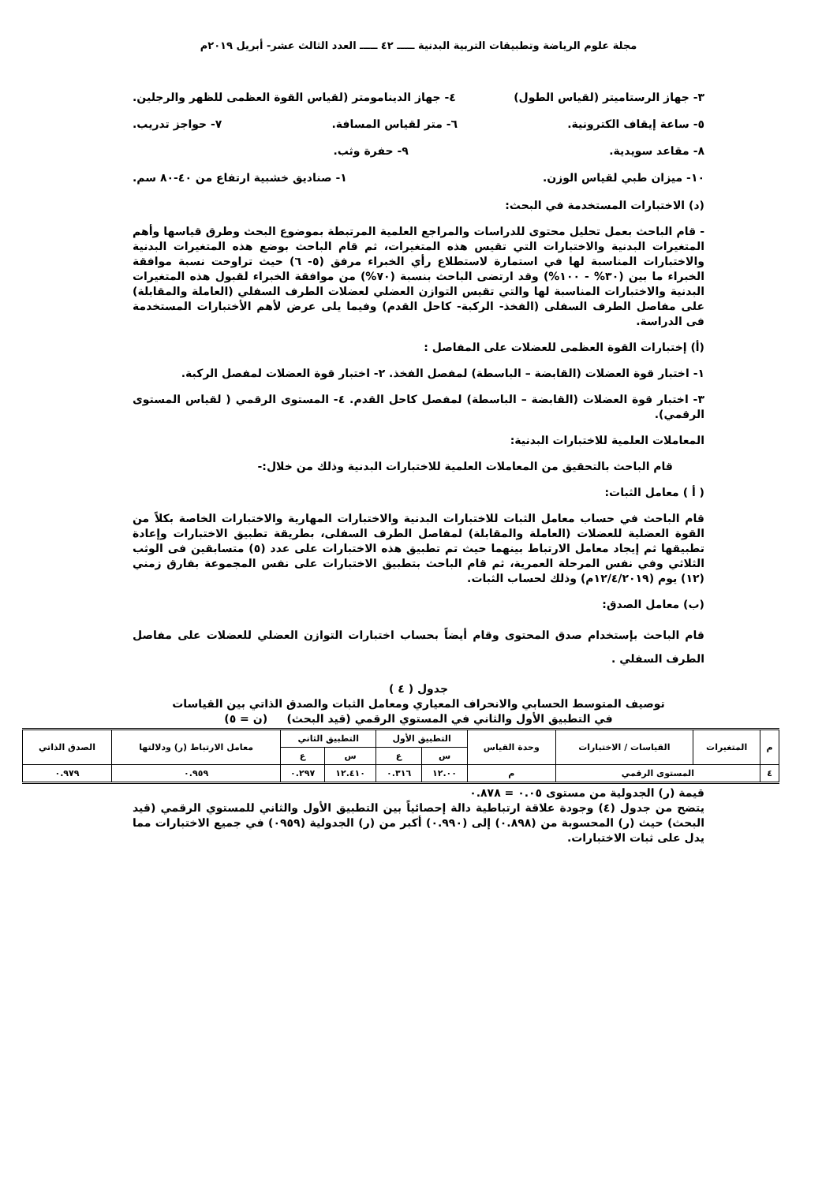مجلة علوم الرياضة وتطبيقات التربية البدنية ـــــ ٤٢ ـــــ العدد الثالث عشر- أبريل ٢٠١٩م
٣- جهاز الرستاميتر (لقياس الطول) ٤- جهاز الدينامومتر (لقياس القوة العظمى للظهر والرجلين.
٥- ساعة إيقاف الكترونية. ٦- متر لقياس المسافة. ٧- حواجز تدريب.
٨- مقاعد سويدية. ٩- حفرة وثب.
١٠- ميزان طبي لقياس الوزن. ١- صناديق خشبية ارتفاع من ٤٠-٨٠ سم.
(د) الاختبارات المستخدمة في البحث:
- قام الباحث بعمل تحليل محتوى للدراسات والمراجع العلمية المرتبطة بموضوع البحث وطرق قياسها وأهم المتغيرات البدنية والاختبارات التي تقيس هذه المتغيرات، ثم قام الباحث بوضع هذه المتغيرات البدنية والاختبارات المناسبة لها في استمارة لاستطلاع رأي الخبراء مرفق (٥- ٦) حيث تراوحت نسبة موافقة الخبراء ما بين (٣٠% - ١٠٠%) وقد ارتضى الباحث بنسبة (٧٠%) من موافقة الخبراء لقبول هذه المتغيرات البدنية والاختبارات المناسبة لها والتي تقيس التوازن العضلي لعضلات الطرف السفلي (العاملة والمقابلة) على مفاصل الطرف السفلى (الفخذ- الركبة- كاحل القدم) وفيما يلى عرض لأهم الأختبارات المستخدمة فى الدراسة.
(أ) إختبارات القوة العظمى للعضلات على المفاصل :
١- اختبار قوة العضلات (القابضة – الباسطة) لمفصل الفخذ. ٢- اختبار قوة العضلات لمفصل الركبة.
٣- اختبار قوة العضلات (القابضة – الباسطة) لمفصل كاحل القدم. ٤- المستوى الرقمي ( لقياس المستوى الرقمي).
المعاملات العلمية للاختبارات البدنية:
قام الباحث بالتحقيق من المعاملات العلمية للاختبارات البدنية وذلك من خلال:-
( أ ) معامل الثبات:
قام الباحث في حساب معامل الثبات للاختبارات البدنية والاختبارات المهارية والاختبارات الخاصة بكلاً من القوة العضلية للعضلات (العاملة والمقابلة) لمفاصل الطرف السفلى، بطريقة تطبيق الاختبارات وإعادة تطبيقها ثم إيجاد معامل الارتباط بينهما حيث تم تطبيق هذه الاختبارات على عدد (٥) متسابقين فى الوثب الثلاثي وفي نفس المرحلة العمرية، ثم قام الباحث بتطبيق الاختبارات على نفس المجموعة بفارق زمني (١٢) يوم (١٢/٤/٢٠١٩م) وذلك لحساب الثبات.
(ب) معامل الصدق:
قام الباحث بإستخدام صدق المحتوى وقام أيضاً بحساب اختبارات التوازن العضلي للعضلات على مفاصل الطرف السفلي .
جدول ( ٤ )
توصيف المتوسط الحسابي والانحراف المعياري ومعامل الثبات والصدق الذاتي بين القياسات
في التطبيق الأول والثاني في المستوي الرقمي (قيد البحث) (ن = ٥)
| م | المتغيرات | القياسات / الاختبارات | وحدة القياس | التطبيق الأول | | التطبيق الثاني | | معامل الارتباط (ر) ودلالتها | الصدق الذاتي |
| --- | --- | --- | --- | --- | --- | --- | --- | --- | --- |
| | | | | س | ع | س | ع | | |
| ٤ | المستوى الرقمي | | م | ١٢.٠٠ | ٠.٣١٦ | ١٢.٤١٠ | ٠.٢٩٧ | ٠.٩٥٩ | ٠.٩٧٩ |
قيمة (ر) الجدولية من مستوى ٠.٠٥ = ٠.٨٧٨
يتضح من جدول (٤) وجودة علاقة ارتباطية دالة إحصائياً بين التطبيق الأول والثاني للمستوي الرقمي (قيد البحث) حيث (ر) المحسوبة من (٠.٨٩٨) إلى (٠.٩٩٠) أكبر من (ر) الجدولية (٠٩٥٩) في جميع الاختبارات مما يدل على ثبات الاختبارات.